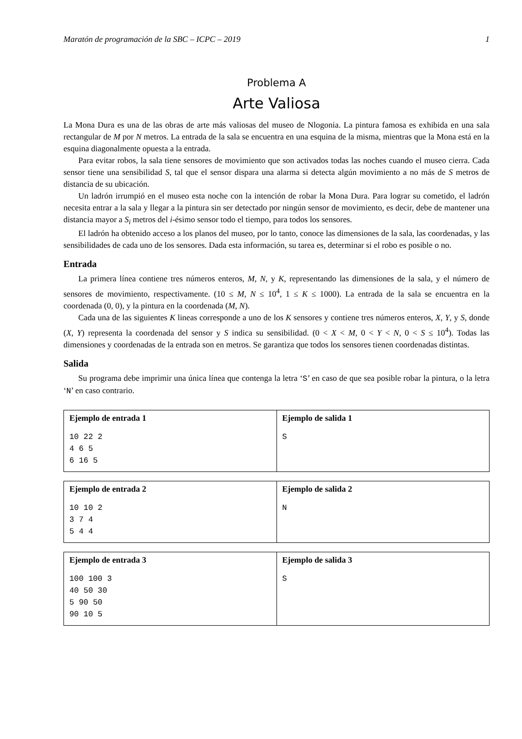Maratón de programación de la SBC – ICPC – 2019 1
Problema A
Arte Valiosa
La Mona Dura es una de las obras de arte más valiosas del museo de Nlogonia. La pintura famosa es exhibida en una sala rectangular de M por N metros. La entrada de la sala se encuentra en una esquina de la misma, mientras que la Mona está en la esquina diagonalmente opuesta a la entrada.
Para evitar robos, la sala tiene sensores de movimiento que son activados todas las noches cuando el museo cierra. Cada sensor tiene una sensibilidad S, tal que el sensor dispara una alarma si detecta algún movimiento a no más de S metros de distancia de su ubicación.
Un ladrón irrumpió en el museo esta noche con la intención de robar la Mona Dura. Para lograr su cometido, el ladrón necesita entrar a la sala y llegar a la pintura sin ser detectado por ningún sensor de movimiento, es decir, debe de mantener una distancia mayor a S<sub>i</sub> metros del i-ésimo sensor todo el tiempo, para todos los sensores.
El ladrón ha obtenido acceso a los planos del museo, por lo tanto, conoce las dimensiones de la sala, las coordenadas, y las sensibilidades de cada uno de los sensores. Dada esta información, su tarea es, determinar si el robo es posible o no.
Entrada
La primera línea contiene tres números enteros, M, N, y K, representando las dimensiones de la sala, y el número de sensores de movimiento, respectivamente. (10 ≤ M, N ≤ 10<sup>4</sup>, 1 ≤ K ≤ 1000). La entrada de la sala se encuentra en la coordenada (0, 0), y la pintura en la coordenada (M, N).
Cada una de las siguientes K lineas corresponde a uno de los K sensores y contiene tres números enteros, X, Y, y S, donde (X, Y) representa la coordenada del sensor y S indica su sensibilidad. (0 < X < M, 0 < Y < N, 0 < S ≤ 10<sup>4</sup>). Todas las dimensiones y coordenadas de la entrada son en metros. Se garantiza que todos los sensores tienen coordenadas distintas.
Salida
Su programa debe imprimir una única línea que contenga la letra ‘S’ en caso de que sea posible robar la pintura, o la letra ‘N’ en caso contrario.
| Ejemplo de entrada 1 | Ejemplo de salida 1 |
| --- | --- |
| 10 22 2 4 6 5 6 16 5 | S |
| Ejemplo de entrada 2 | Ejemplo de salida 2 |
| --- | --- |
| 10 10 2 3 7 4 5 4 4 | N |
| Ejemplo de entrada 3 | Ejemplo de salida 3 |
| --- | --- |
| 100 100 3 40 50 30 5 90 50 90 10 5 | S |